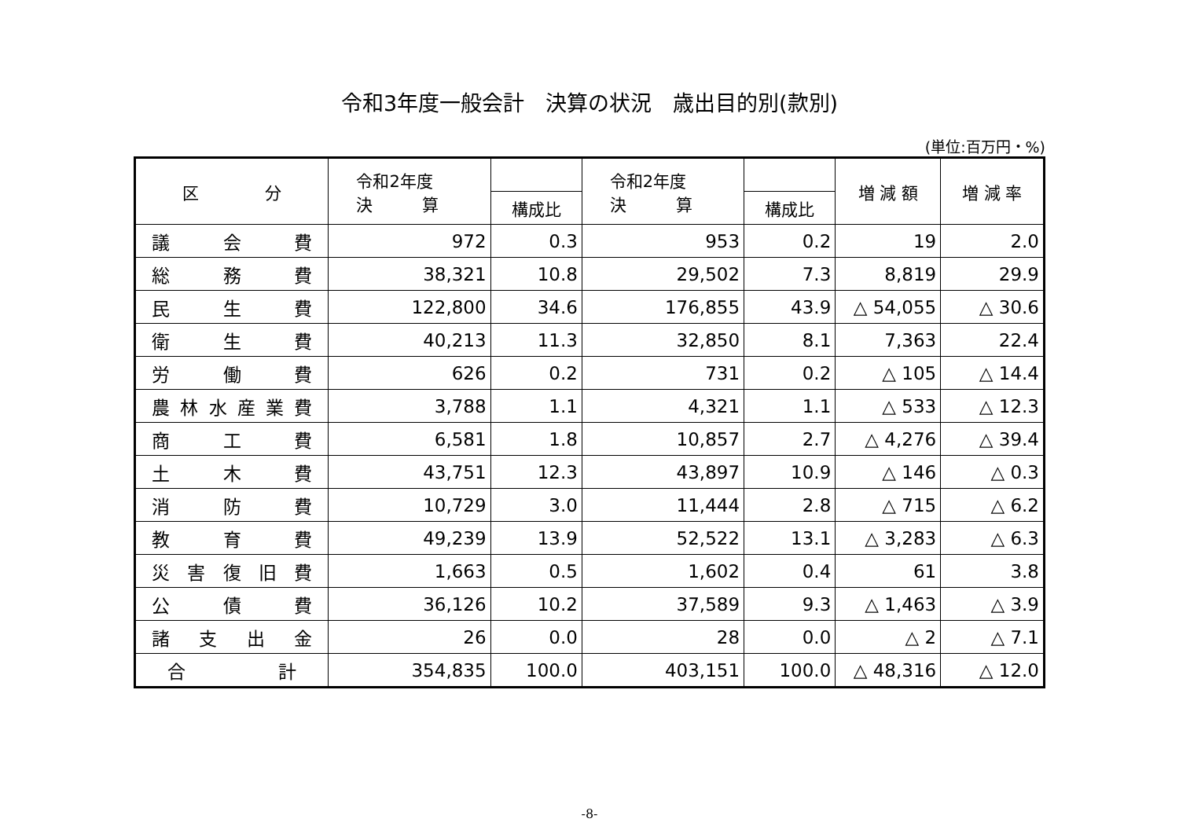令和3年度一般会計　決算の状況　歳出目的別(款別)
(単位:百万円・%)
| 区 分 | 令和2年度 決 算 | | 令和2年度 決 算 | | 増 減 額 | 増 減 率 |
| --- | --- | --- | --- | --- | --- | --- |
| | | 構成比 | | 構成比 | | |
| 議会費 | 972 | 0.3 | 953 | 0.2 | 19 | 2.0 |
| 総務費 | 38,321 | 10.8 | 29,502 | 7.3 | 8,819 | 29.9 |
| 民生費 | 122,800 | 34.6 | 176,855 | 43.9 | △ 54,055 | △ 30.6 |
| 衛生費 | 40,213 | 11.3 | 32,850 | 8.1 | 7,363 | 22.4 |
| 労働費 | 626 | 0.2 | 731 | 0.2 | △ 105 | △ 14.4 |
| 農林水産業費 | 3,788 | 1.1 | 4,321 | 1.1 | △ 533 | △ 12.3 |
| 商工費 | 6,581 | 1.8 | 10,857 | 2.7 | △ 4,276 | △ 39.4 |
| 土木費 | 43,751 | 12.3 | 43,897 | 10.9 | △ 146 | △ 0.3 |
| 消防費 | 10,729 | 3.0 | 11,444 | 2.8 | △ 715 | △ 6.2 |
| 教育費 | 49,239 | 13.9 | 52,522 | 13.1 | △ 3,283 | △ 6.3 |
| 災害復旧費 | 1,663 | 0.5 | 1,602 | 0.4 | 61 | 3.8 |
| 公債費 | 36,126 | 10.2 | 37,589 | 9.3 | △ 1,463 | △ 3.9 |
| 諸支出金 | 26 | 0.0 | 28 | 0.0 | △ 2 | △ 7.1 |
| 合計 | 354,835 | 100.0 | 403,151 | 100.0 | △ 48,316 | △ 12.0 |
-8-